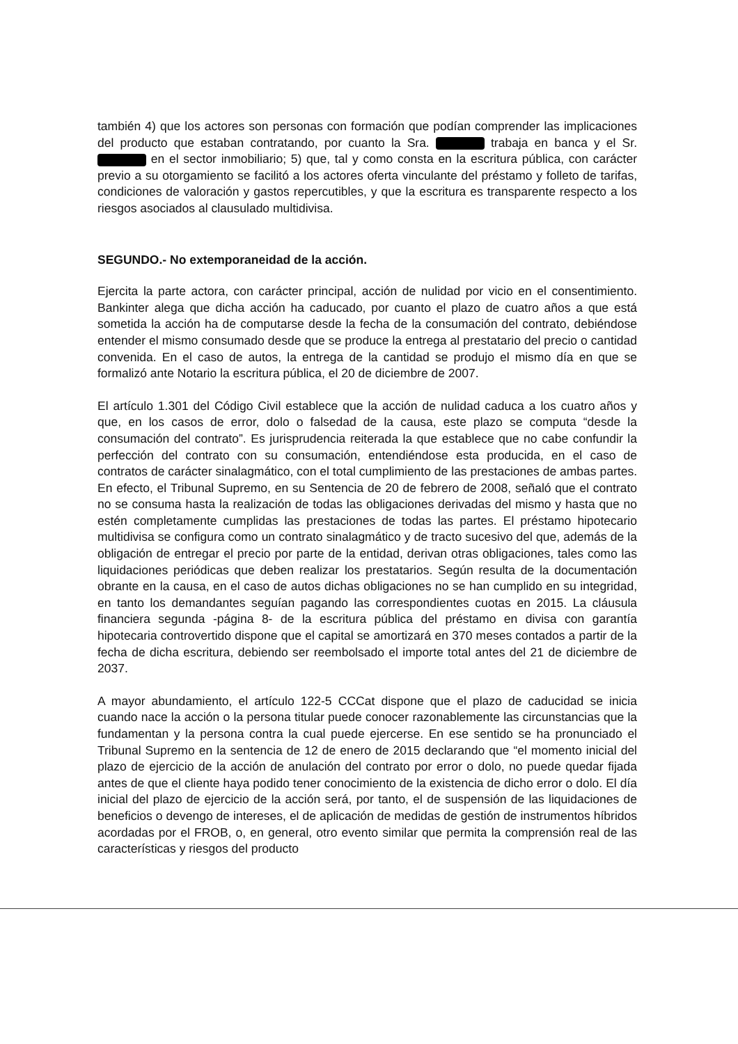también 4) que los actores son personas con formación que podían comprender las implicaciones del producto que estaban contratando, por cuanto la Sra. trabaja en banca y el Sr. en el sector inmobiliario; 5) que, tal y como consta en la escritura pública, con carácter previo a su otorgamiento se facilitó a los actores oferta vinculante del préstamo y folleto de tarifas, condiciones de valoración y gastos repercutibles, y que la escritura es transparente respecto a los riesgos asociados al clausulado multidivisa.
SEGUNDO.- No extemporaneidad de la acción.
Ejercita la parte actora, con carácter principal, acción de nulidad por vicio en el consentimiento. Bankinter alega que dicha acción ha caducado, por cuanto el plazo de cuatro años a que está sometida la acción ha de computarse desde la fecha de la consumación del contrato, debiéndose entender el mismo consumado desde que se produce la entrega al prestatario del precio o cantidad convenida. En el caso de autos, la entrega de la cantidad se produjo el mismo día en que se formalizó ante Notario la escritura pública, el 20 de diciembre de 2007.
El artículo 1.301 del Código Civil establece que la acción de nulidad caduca a los cuatro años y que, en los casos de error, dolo o falsedad de la causa, este plazo se computa “desde la consumación del contrato”. Es jurisprudencia reiterada la que establece que no cabe confundir la perfección del contrato con su consumación, entendiéndose esta producida, en el caso de contratos de carácter sinalagmático, con el total cumplimiento de las prestaciones de ambas partes. En efecto, el Tribunal Supremo, en su Sentencia de 20 de febrero de 2008, señaló que el contrato no se consuma hasta la realización de todas las obligaciones derivadas del mismo y hasta que no estén completamente cumplidas las prestaciones de todas las partes. El préstamo hipotecario multidivisa se configura como un contrato sinalagmático y de tracto sucesivo del que, además de la obligación de entregar el precio por parte de la entidad, derivan otras obligaciones, tales como las liquidaciones periódicas que deben realizar los prestatarios. Según resulta de la documentación obrante en la causa, en el caso de autos dichas obligaciones no se han cumplido en su integridad, en tanto los demandantes seguían pagando las correspondientes cuotas en 2015. La cláusula financiera segunda -página 8- de la escritura pública del préstamo en divisa con garantía hipotecaria controvertido dispone que el capital se amortizará en 370 meses contados a partir de la fecha de dicha escritura, debiendo ser reembolsado el importe total antes del 21 de diciembre de 2037.
A mayor abundamiento, el artículo 122-5 CCCat dispone que el plazo de caducidad se inicia cuando nace la acción o la persona titular puede conocer razonablemente las circunstancias que la fundamentan y la persona contra la cual puede ejercerse. En ese sentido se ha pronunciado el Tribunal Supremo en la sentencia de 12 de enero de 2015 declarando que “el momento inicial del plazo de ejercicio de la acción de anulación del contrato por error o dolo, no puede quedar fijada antes de que el cliente haya podido tener conocimiento de la existencia de dicho error o dolo. El día inicial del plazo de ejercicio de la acción será, por tanto, el de suspensión de las liquidaciones de beneficios o devengo de intereses, el de aplicación de medidas de gestión de instrumentos híbridos acordadas por el FROB, o, en general, otro evento similar que permita la comprensión real de las características y riesgos del producto